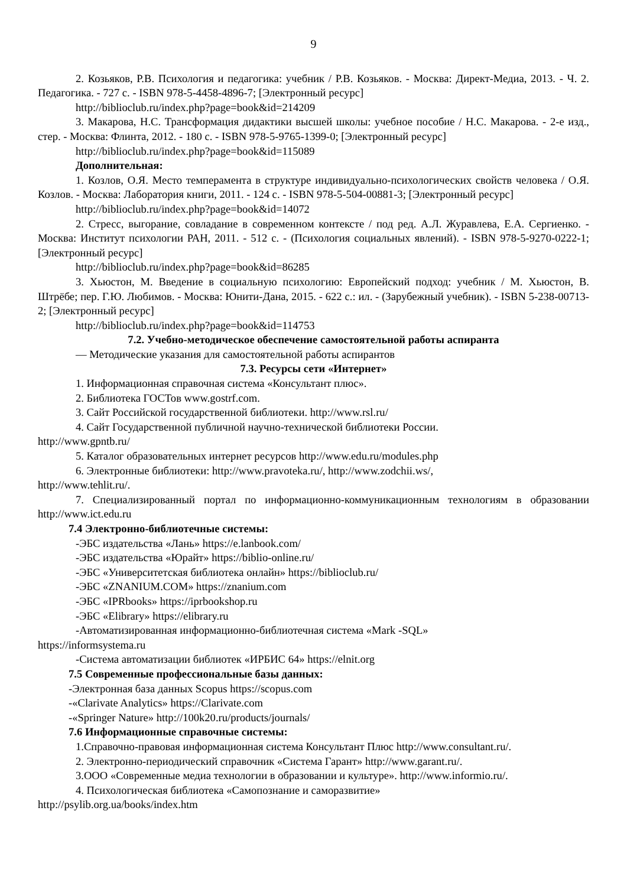9
2. Козьяков, Р.В. Психология и педагогика: учебник / Р.В. Козьяков. - Москва: Директ-Медиа, 2013. - Ч. 2. Педагогика. - 727 с. - ISBN 978-5-4458-4896-7; [Электронный ресурс]
http://biblioclub.ru/index.php?page=book&id=214209
3. Макарова, Н.С. Трансформация дидактики высшей школы: учебное пособие / Н.С. Макарова. - 2-е изд., стер. - Москва: Флинта, 2012. - 180 с. - ISBN 978-5-9765-1399-0; [Электронный ресурс]
http://biblioclub.ru/index.php?page=book&id=115089
Дополнительная:
1. Козлов, О.Я. Место темперамента в структуре индивидуально-психологических свойств человека / О.Я. Козлов. - Москва: Лаборатория книги, 2011. - 124 с. - ISBN 978-5-504-00881-3; [Электронный ресурс]
http://biblioclub.ru/index.php?page=book&id=14072
2. Стресс, выгорание, совладание в современном контексте / под ред. А.Л. Журавлева, Е.А. Сергиенко. - Москва: Институт психологии РАН, 2011. - 512 с. - (Психология социальных явлений). - ISBN 978-5-9270-0222-1; [Электронный ресурс]
http://biblioclub.ru/index.php?page=book&id=86285
3. Хьюстон, М. Введение в социальную психологию: Европейский подход: учебник / М. Хьюстон, В. Штрёбе; пер. Г.Ю. Любимов. - Москва: Юнити-Дана, 2015. - 622 с.: ил. - (Зарубежный учебник). - ISBN 5-238-00713-2; [Электронный ресурс]
http://biblioclub.ru/index.php?page=book&id=114753
7.2. Учебно-методическое обеспечение самостоятельной работы аспиранта
— Методические указания для самостоятельной работы аспирантов
7.3. Ресурсы сети «Интернет»
1. Информационная справочная система «Консультант плюс».
2. Библиотека ГОСТов www.gostrf.com.
3. Сайт Российской государственной библиотеки. http://www.rsl.ru/
4. Сайт Государственной публичной научно-технической библиотеки России.
http://www.gpntb.ru/
5. Каталог образовательных интернет ресурсов http://www.edu.ru/modules.php
6. Электронные библиотеки: http://www.pravoteka.ru/, http://www.zodchii.ws/,
http://www.tehlit.ru/.
7. Специализированный портал по информационно-коммуникационным технологиям в образовании http://www.ict.edu.ru
7.4 Электронно-библиотечные системы:
-ЭБС издательства «Лань» https://e.lanbook.com/
-ЭБС издательства «Юрайт» https://biblio-online.ru/
-ЭБС «Университетская библиотека онлайн» https://biblioclub.ru/
-ЭБС «ZNANIUM.COM» https://znanium.com
-ЭБС «IPRbooks» https://iprbookshop.ru
-ЭБС «Elibrary» https://elibrary.ru
-Автоматизированная информационно-библиотечная система «Mark -SQL»
https://informsystema.ru
-Система автоматизации библиотек «ИРБИС 64» https://elnit.org
7.5 Современные профессиональные базы данных:
-Электронная база данных Scopus https://scopus.com
-«Clarivate Analytics» https://Clarivate.com
-«Springer Nature» http://100k20.ru/products/journals/
7.6 Информационные справочные системы:
1.Справочно-правовая информационная система Консультант Плюс http://www.consultant.ru/.
2. Электронно-периодический справочник «Система Гарант» http://www.garant.ru/.
3.ООО «Современные медиа технологии в образовании и культуре». http://www.informio.ru/.
4. Психологическая библиотека «Самопознание и саморазвитие»
http://psylib.org.ua/books/index.htm